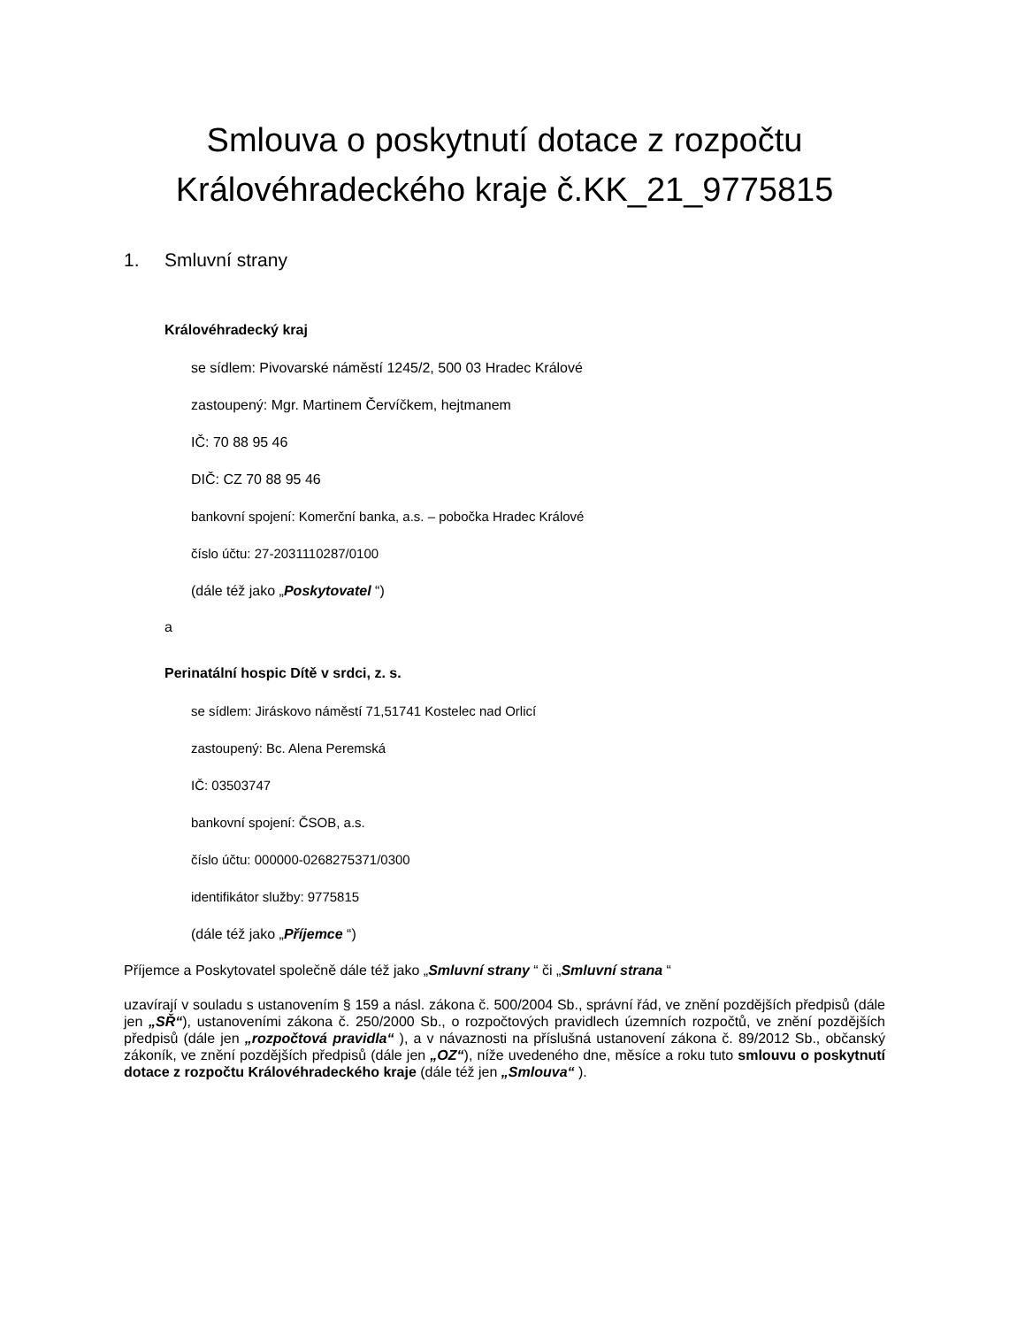Smlouva o poskytnutí dotace z rozpočtu
Královéhradeckého kraje č.KK_21_9775815
1. Smluvní strany
Královéhradecký kraj
se sídlem: Pivovarské náměstí 1245/2, 500 03 Hradec Králové
zastoupený: Mgr. Martinem Červíčkem, hejtmanem
IČ: 70 88 95 46
DIČ: CZ 70 88 95 46
bankovní spojení: Komerční banka, a.s. – pobočka Hradec Králové
číslo účtu: 27-2031110287/0100
(dále též jako „Poskytovatel “)
a
Perinatální hospic Dítě v srdci, z. s.
se sídlem: Jiráskovo náměstí 71,51741 Kostelec nad Orlicí
zastoupený: Bc. Alena Peremská
IČ: 03503747
bankovní spojení: ČSOB, a.s.
číslo účtu: 000000-0268275371/0300
identifikátor služby: 9775815
(dále též jako „Příjemce “)
Příjemce a Poskytovatel společně dále též jako „Smluvní strany “ či „Smluvní strana “
uzavírají v souladu s ustanovením § 159 a násl. zákona č. 500/2004 Sb., správní řád, ve znění pozdějších předpisů (dále jen „SŘ“), ustanoveními zákona č. 250/2000 Sb., o rozpočtových pravidlech územních rozpočtů, ve znění pozdějších předpisů (dále jen „rozpočtová pravidla“ ), a v návaznosti na příslušná ustanovení zákona č. 89/2012 Sb., občanský zákoník, ve znění pozdějších předpisů (dále jen „OZ“), níže uvedeného dne, měsíce a roku tuto smlouvu o poskytnutí dotace z rozpočtu Královéhradeckého kraje (dále též jen „Smlouva“ ).